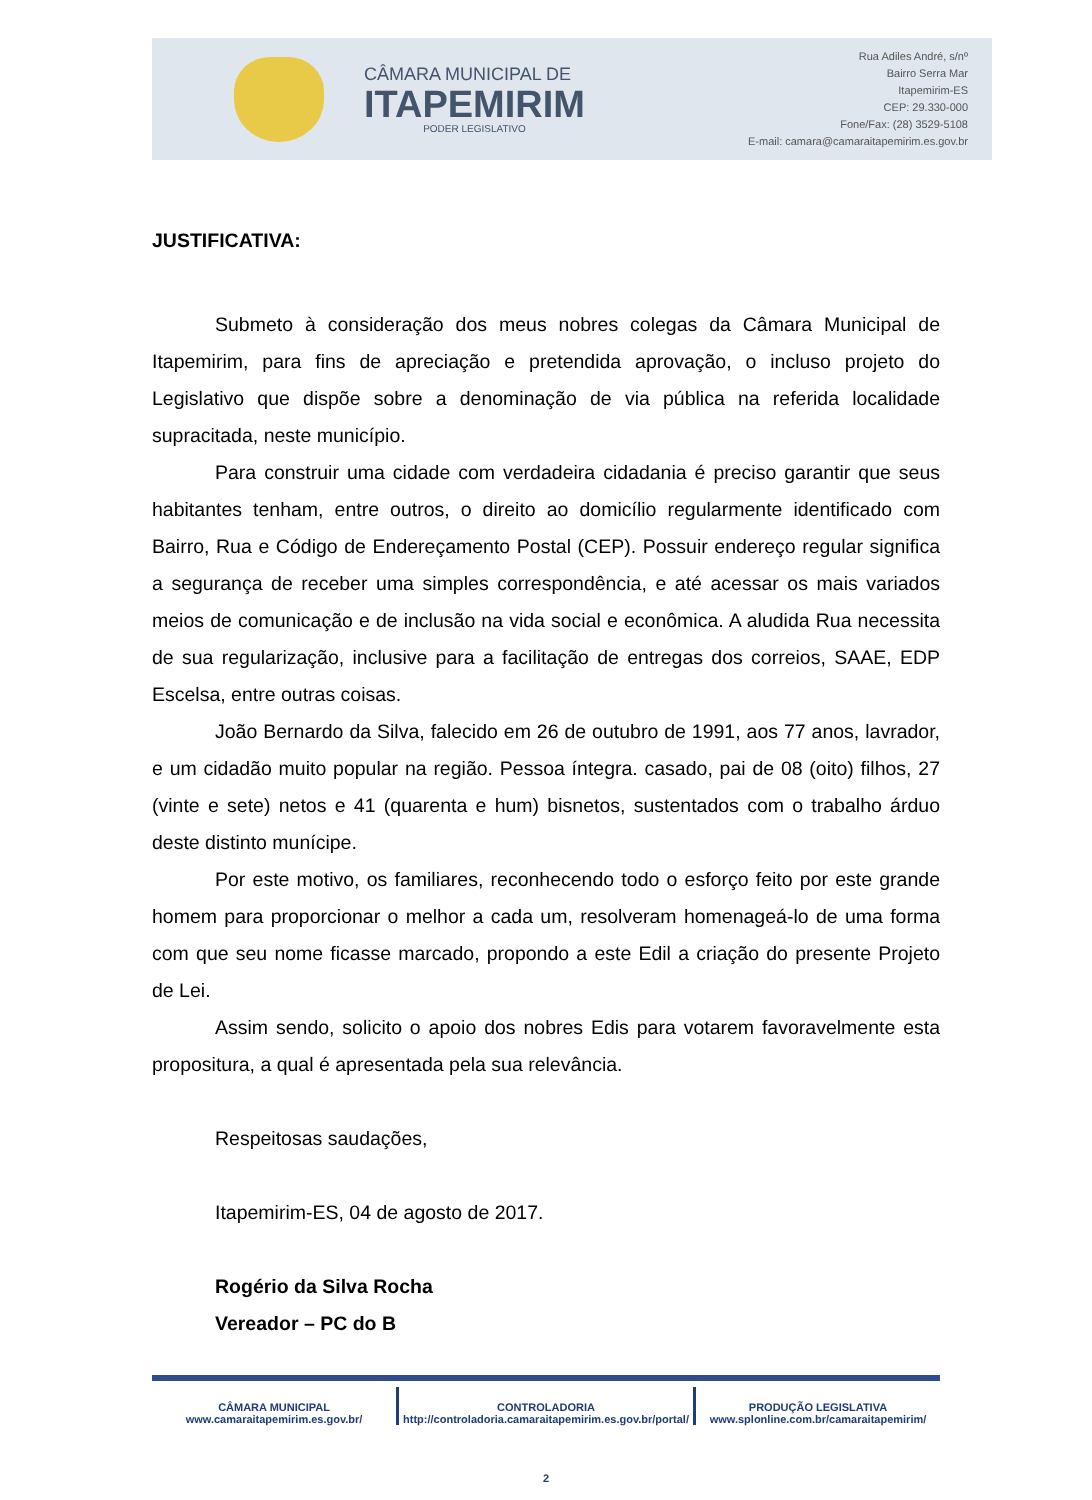CÂMARA MUNICIPAL DE
ITAPEMIRIM
PODER LEGISLATIVO
Rua Adiles André, s/nº
Bairro Serra Mar
Itapemirim-ES
CEP: 29.330-000
Fone/Fax: (28) 3529-5108
E-mail: camara@camaraitapemirim.es.gov.br
JUSTIFICATIVA:
Submeto à consideração dos meus nobres colegas da Câmara Municipal de Itapemirim, para fins de apreciação e pretendida aprovação, o incluso projeto do Legislativo que dispõe sobre a denominação de via pública na referida localidade supracitada, neste município.
Para construir uma cidade com verdadeira cidadania é preciso garantir que seus habitantes tenham, entre outros, o direito ao domicílio regularmente identificado com Bairro, Rua e Código de Endereçamento Postal (CEP). Possuir endereço regular significa a segurança de receber uma simples correspondência, e até acessar os mais variados meios de comunicação e de inclusão na vida social e econômica. A aludida Rua necessita de sua regularização, inclusive para a facilitação de entregas dos correios, SAAE, EDP Escelsa, entre outras coisas.
João Bernardo da Silva, falecido em 26 de outubro de 1991, aos 77 anos, lavrador, e um cidadão muito popular na região. Pessoa íntegra. casado, pai de 08 (oito) filhos, 27 (vinte e sete) netos e 41 (quarenta e hum) bisnetos, sustentados com o trabalho árduo deste distinto munícipe.
Por este motivo, os familiares, reconhecendo todo o esforço feito por este grande homem para proporcionar o melhor a cada um, resolveram homenageá-lo de uma forma com que seu nome ficasse marcado, propondo a este Edil a criação do presente Projeto de Lei.
Assim sendo, solicito o apoio dos nobres Edis para votarem favoravelmente esta propositura, a qual é apresentada pela sua relevância.
Respeitosas saudações,
Itapemirim-ES, 04 de agosto de 2017.
Rogério da Silva Rocha
Vereador – PC do B
CÂMARA MUNICIPAL
www.camaraitapemirim.es.gov.br/
CONTROLADORIA
http://controladoria.camaraitapemirim.es.gov.br/portal/
PRODUÇÃO LEGISLATIVA
www.splonline.com.br/camaraitapemirim/
2